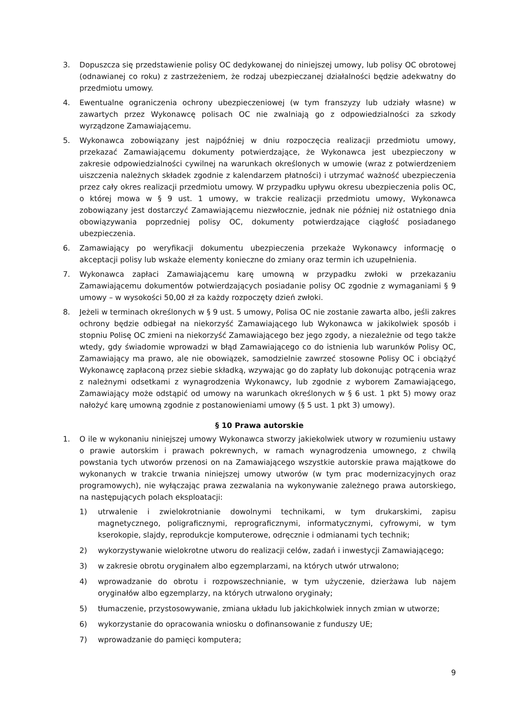3. Dopuszcza się przedstawienie polisy OC dedykowanej do niniejszej umowy, lub polisy OC obrotowej (odnawianej co roku) z zastrzeżeniem, że rodzaj ubezpieczanej działalności będzie adekwatny do przedmiotu umowy.
4. Ewentualne ograniczenia ochrony ubezpieczeniowej (w tym franszyzy lub udziały własne) w zawartych przez Wykonawcę polisach OC nie zwalniają go z odpowiedzialności za szkody wyrządzone Zamawiającemu.
5. Wykonawca zobowiązany jest najpóźniej w dniu rozpoczęcia realizacji przedmiotu umowy, przekazać Zamawiającemu dokumenty potwierdzające, że Wykonawca jest ubezpieczony w zakresie odpowiedzialności cywilnej na warunkach określonych w umowie (wraz z potwierdzeniem uiszczenia należnych składek zgodnie z kalendarzem płatności) i utrzymać ważność ubezpieczenia przez cały okres realizacji przedmiotu umowy. W przypadku upływu okresu ubezpieczenia polis OC, o której mowa w § 9 ust. 1 umowy, w trakcie realizacji przedmiotu umowy, Wykonawca zobowiązany jest dostarczyć Zamawiającemu niezwłocznie, jednak nie później niż ostatniego dnia obowiązywania poprzedniej polisy OC, dokumenty potwierdzające ciągłość posiadanego ubezpieczenia.
6. Zamawiający po weryfikacji dokumentu ubezpieczenia przekaże Wykonawcy informację o akceptacji polisy lub wskaże elementy konieczne do zmiany oraz termin ich uzupełnienia.
7. Wykonawca zapłaci Zamawiającemu karę umowną w przypadku zwłoki w przekazaniu Zamawiającemu dokumentów potwierdzających posiadanie polisy OC zgodnie z wymaganiami § 9 umowy – w wysokości 50,00 zł za każdy rozpoczęty dzień zwłoki.
8. Jeżeli w terminach określonych w § 9 ust. 5 umowy, Polisa OC nie zostanie zawarta albo, jeśli zakres ochrony będzie odbiegał na niekorzyść Zamawiającego lub Wykonawca w jakikolwiek sposób i stopniu Polisę OC zmieni na niekorzyść Zamawiającego bez jego zgody, a niezależnie od tego także wtedy, gdy świadomie wprowadzi w błąd Zamawiającego co do istnienia lub warunków Polisy OC, Zamawiający ma prawo, ale nie obowiązek, samodzielnie zawrzeć stosowne Polisy OC i obciążyć Wykonawcę zapłaconą przez siebie składką, wzywając go do zapłaty lub dokonując potrącenia wraz z należnymi odsetkami z wynagrodzenia Wykonawcy, lub zgodnie z wyborem Zamawiającego, Zamawiający może odstąpić od umowy na warunkach określonych w § 6 ust. 1 pkt 5) mowy oraz nałożyć karę umowną zgodnie z postanowieniami umowy (§ 5 ust. 1 pkt 3) umowy).
§ 10 Prawa autorskie
1. O ile w wykonaniu niniejszej umowy Wykonawca stworzy jakiekolwiek utwory w rozumieniu ustawy o prawie autorskim i prawach pokrewnych, w ramach wynagrodzenia umownego, z chwilą powstania tych utworów przenosi on na Zamawiającego wszystkie autorskie prawa majątkowe do wykonanych w trakcie trwania niniejszej umowy utworów (w tym prac modernizacyjnych oraz programowych), nie wyłączając prawa zezwalania na wykonywanie zależnego prawa autorskiego, na następujących polach eksploatacji:
1) utrwalenie i zwielokrotnianie dowolnymi technikami, w tym drukarskimi, zapisu magnetycznego, poligraficznymi, reprograficznymi, informatycznymi, cyfrowymi, w tym kserokopie, slajdy, reprodukcje komputerowe, odręcznie i odmianami tych technik;
2) wykorzystywanie wielokrotne utworu do realizacji celów, zadań i inwestycji Zamawiającego;
3) w zakresie obrotu oryginałem albo egzemplarzami, na których utwór utrwalono;
4) wprowadzanie do obrotu i rozpowszechnianie, w tym użyczenie, dzierżawa lub najem oryginałów albo egzemplarzy, na których utrwalono oryginały;
5) tłumaczenie, przystosowywanie, zmiana układu lub jakichkolwiek innych zmian w utworze;
6) wykorzystanie do opracowania wniosku o dofinansowanie z funduszy UE;
7) wprowadzanie do pamięci komputera;
9